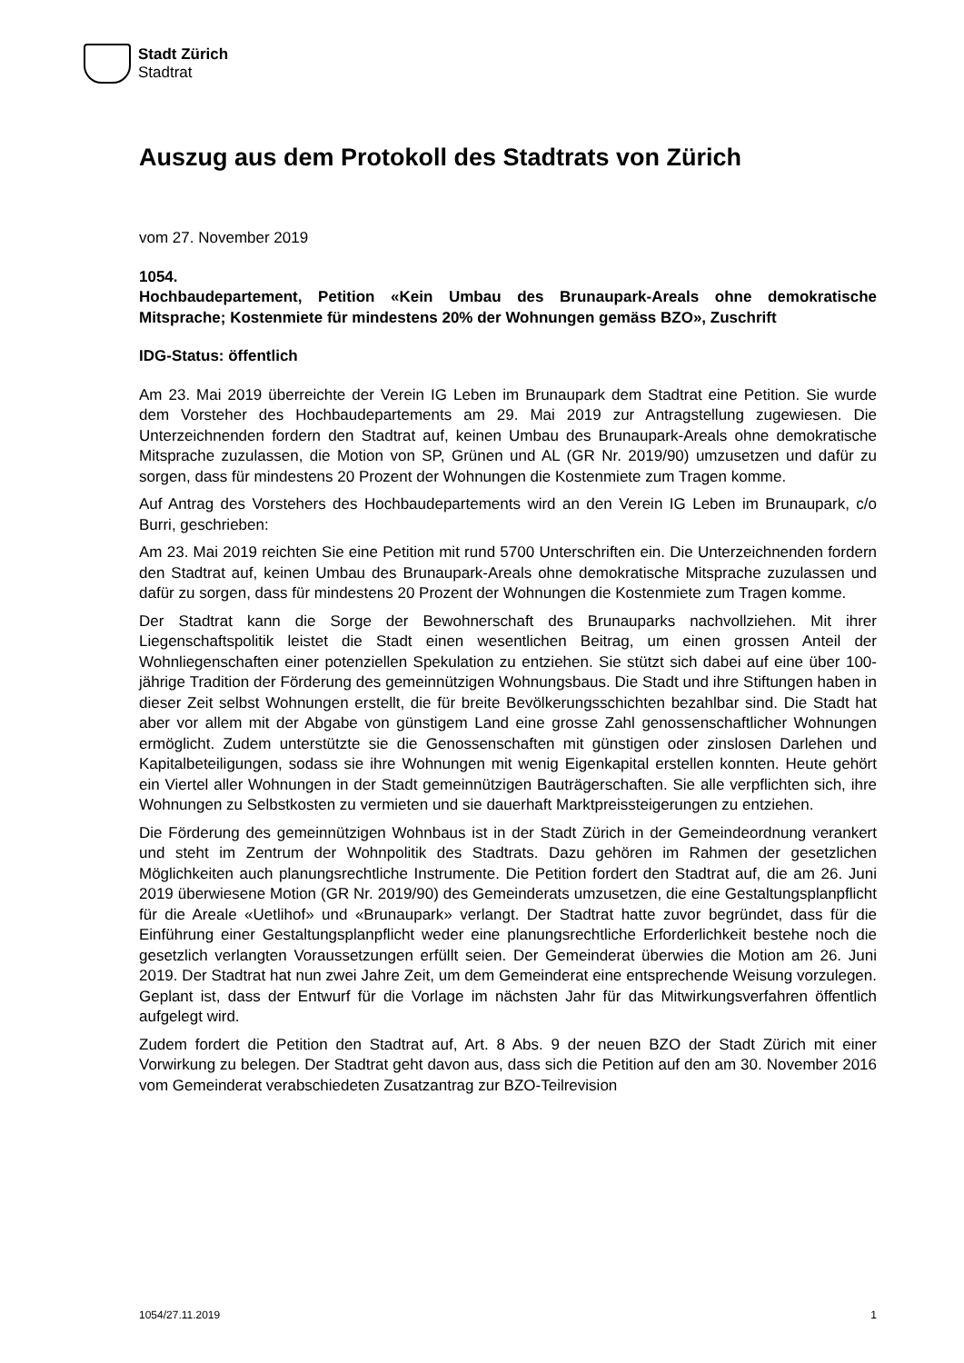Stadt Zürich
Stadtrat
Auszug aus dem Protokoll des Stadtrats von Zürich
vom 27. November 2019
1054.
Hochbaudepartement, Petition «Kein Umbau des Brunaupark-Areals ohne demokratische Mitsprache; Kostenmiete für mindestens 20% der Wohnungen gemäss BZO», Zuschrift
IDG-Status: öffentlich
Am 23. Mai 2019 überreichte der Verein IG Leben im Brunaupark dem Stadtrat eine Petition. Sie wurde dem Vorsteher des Hochbaudepartements am 29. Mai 2019 zur Antragstellung zugewiesen. Die Unterzeichnenden fordern den Stadtrat auf, keinen Umbau des Brunaupark-Areals ohne demokratische Mitsprache zuzulassen, die Motion von SP, Grünen und AL (GR Nr. 2019/90) umzusetzen und dafür zu sorgen, dass für mindestens 20 Prozent der Wohnungen die Kostenmiete zum Tragen komme.
Auf Antrag des Vorstehers des Hochbaudepartements wird an den Verein IG Leben im Brunaupark, c/o Burri, geschrieben:
Am 23. Mai 2019 reichten Sie eine Petition mit rund 5700 Unterschriften ein. Die Unterzeichnenden fordern den Stadtrat auf, keinen Umbau des Brunaupark-Areals ohne demokratische Mitsprache zuzulassen und dafür zu sorgen, dass für mindestens 20 Prozent der Wohnungen die Kostenmiete zum Tragen komme.
Der Stadtrat kann die Sorge der Bewohnerschaft des Brunauparks nachvollziehen. Mit ihrer Liegenschaftspolitik leistet die Stadt einen wesentlichen Beitrag, um einen grossen Anteil der Wohnliegenschaften einer potenziellen Spekulation zu entziehen. Sie stützt sich dabei auf eine über 100-jährige Tradition der Förderung des gemeinnützigen Wohnungsbaus. Die Stadt und ihre Stiftungen haben in dieser Zeit selbst Wohnungen erstellt, die für breite Bevölkerungsschichten bezahlbar sind. Die Stadt hat aber vor allem mit der Abgabe von günstigem Land eine grosse Zahl genossenschaftlicher Wohnungen ermöglicht. Zudem unterstützte sie die Genossenschaften mit günstigen oder zinslosen Darlehen und Kapitalbeteiligungen, sodass sie ihre Wohnungen mit wenig Eigenkapital erstellen konnten. Heute gehört ein Viertel aller Wohnungen in der Stadt gemeinnützigen Bauträgerschaften. Sie alle verpflichten sich, ihre Wohnungen zu Selbstkosten zu vermieten und sie dauerhaft Marktpreissteigerungen zu entziehen.
Die Förderung des gemeinnützigen Wohnbaus ist in der Stadt Zürich in der Gemeindeordnung verankert und steht im Zentrum der Wohnpolitik des Stadtrats. Dazu gehören im Rahmen der gesetzlichen Möglichkeiten auch planungsrechtliche Instrumente. Die Petition fordert den Stadtrat auf, die am 26. Juni 2019 überwiesene Motion (GR Nr. 2019/90) des Gemeinderats umzusetzen, die eine Gestaltungsplanpflicht für die Areale «Uetlihof» und «Brunaupark» verlangt. Der Stadtrat hatte zuvor begründet, dass für die Einführung einer Gestaltungsplanpflicht weder eine planungsrechtliche Erforderlichkeit bestehe noch die gesetzlich verlangten Voraussetzungen erfüllt seien. Der Gemeinderat überwies die Motion am 26. Juni 2019. Der Stadtrat hat nun zwei Jahre Zeit, um dem Gemeinderat eine entsprechende Weisung vorzulegen. Geplant ist, dass der Entwurf für die Vorlage im nächsten Jahr für das Mitwirkungsverfahren öffentlich aufgelegt wird.
Zudem fordert die Petition den Stadtrat auf, Art. 8 Abs. 9 der neuen BZO der Stadt Zürich mit einer Vorwirkung zu belegen. Der Stadtrat geht davon aus, dass sich die Petition auf den am 30. November 2016 vom Gemeinderat verabschiedeten Zusatzantrag zur BZO-Teilrevision
1054/27.11.2019 1